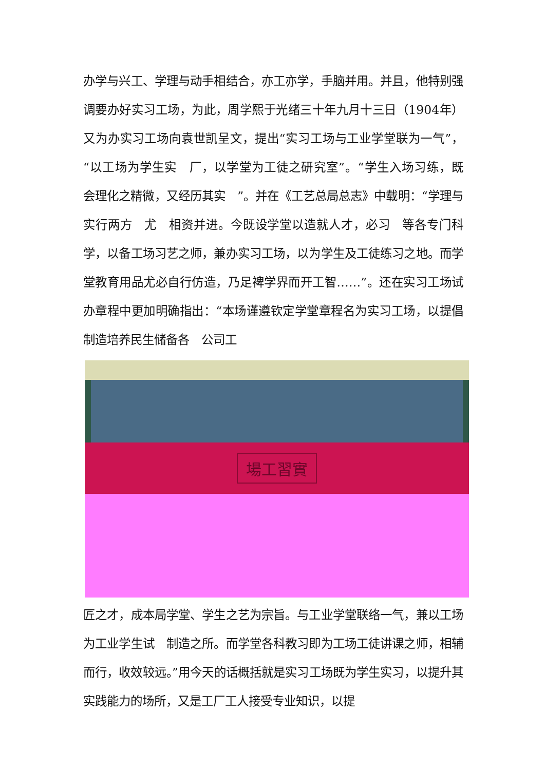办学与兴工、学理与动手相结合，亦工亦学，手脑并用。并且，他特别强调要办好实习工场，为此，周学熙于光绪三十年九月十三日（1904年）又为办实习工场向袁世凯呈文，提出“实习工场与工业学堂联为一气”，“以工场为学生实　厂，以学堂为工徒之研究室”。“学生入场习练，既　会理化之精微，又经历其实　”。并在《工艺总局总志》中载明：“学理与实行两方　尤　相资并进。今既设学堂以造就人才，必习　等各专门科学，以备工场习艺之师，兼办实习工场，以为学生及工徒练习之地。而学堂教育用品尤必自行仿造，乃足裨学界而开工智……”。还在实习工场试办章程中更加明确指出：“本场谨遵钦定学堂章程名为实习工场，以提倡制造培养民生储备各　公司工
場工習實
匠之才，成本局学堂、学生之艺为宗旨。与工业学堂联络一气，兼以工场为工业学生试　制造之所。而学堂各科教习即为工场工徒讲课之师，相辅而行，收效较远。”用今天的话概括就是实习工场既为学生实习，以提升其实践能力的场所，又是工厂工人接受专业知识，以提